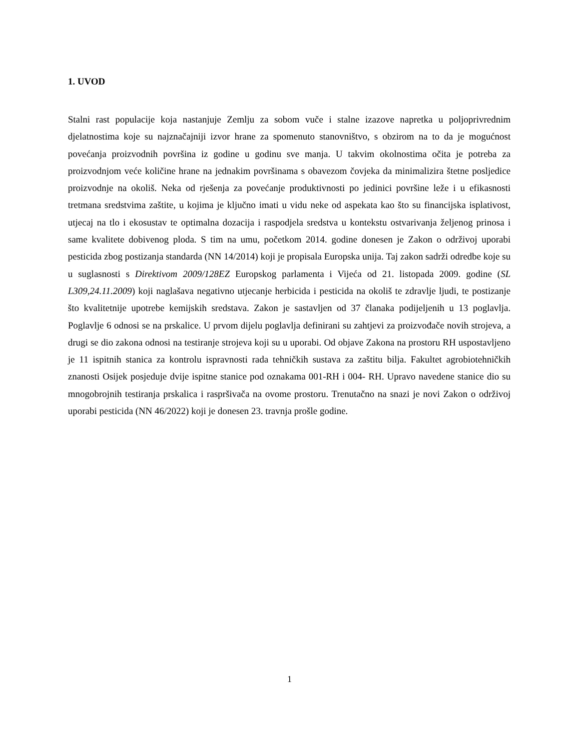1. UVOD
Stalni rast populacije koja nastanjuje Zemlju za sobom vuče i stalne izazove napretka u poljoprivrednim djelatnostima koje su najznačajniji izvor hrane za spomenuto stanovništvo, s obzirom na to da je mogućnost povećanja proizvodnih površina iz godine u godinu sve manja. U takvim okolnostima očita je potreba za proizvodnjom veće količine hrane na jednakim površinama s obavezom čovjeka da minimalizira štetne posljedice proizvodnje na okoliš. Neka od rješenja za povećanje produktivnosti po jedinici površine leže i u efikasnosti tretmana sredstvima zaštite, u kojima je ključno imati u vidu neke od aspekata kao što su financijska isplativost, utjecaj na tlo i ekosustav te optimalna dozacija i raspodjela sredstva u kontekstu ostvarivanja željenog prinosa i same kvalitete dobivenog ploda. S tim na umu, početkom 2014. godine donesen je Zakon o održivoj uporabi pesticida zbog postizanja standarda (NN 14/2014) koji je propisala Europska unija. Taj zakon sadrži odredbe koje su u suglasnosti s Direktivom 2009/128EZ Europskog parlamenta i Vijeća od 21. listopada 2009. godine (SL L309,24.11.2009) koji naglašava negativno utjecanje herbicida i pesticida na okoliš te zdravlje ljudi, te postizanje što kvalitetnije upotrebe kemijskih sredstava. Zakon je sastavljen od 37 članaka podijeljenih u 13 poglavlja. Poglavlje 6 odnosi se na prskalice. U prvom dijelu poglavlja definirani su zahtjevi za proizvođače novih strojeva, a drugi se dio zakona odnosi na testiranje strojeva koji su u uporabi. Od objave Zakona na prostoru RH uspostavljeno je 11 ispitnih stanica za kontrolu ispravnosti rada tehničkih sustava za zaštitu bilja. Fakultet agrobiotehničkih znanosti Osijek posjeduje dvije ispitne stanice pod oznakama 001-RH i 004- RH. Upravo navedene stanice dio su mnogobrojnih testiranja prskalica i raspršivača na ovome prostoru. Trenutačno na snazi je novi Zakon o održivoj uporabi pesticida (NN 46/2022) koji je donesen 23. travnja prošle godine.
1